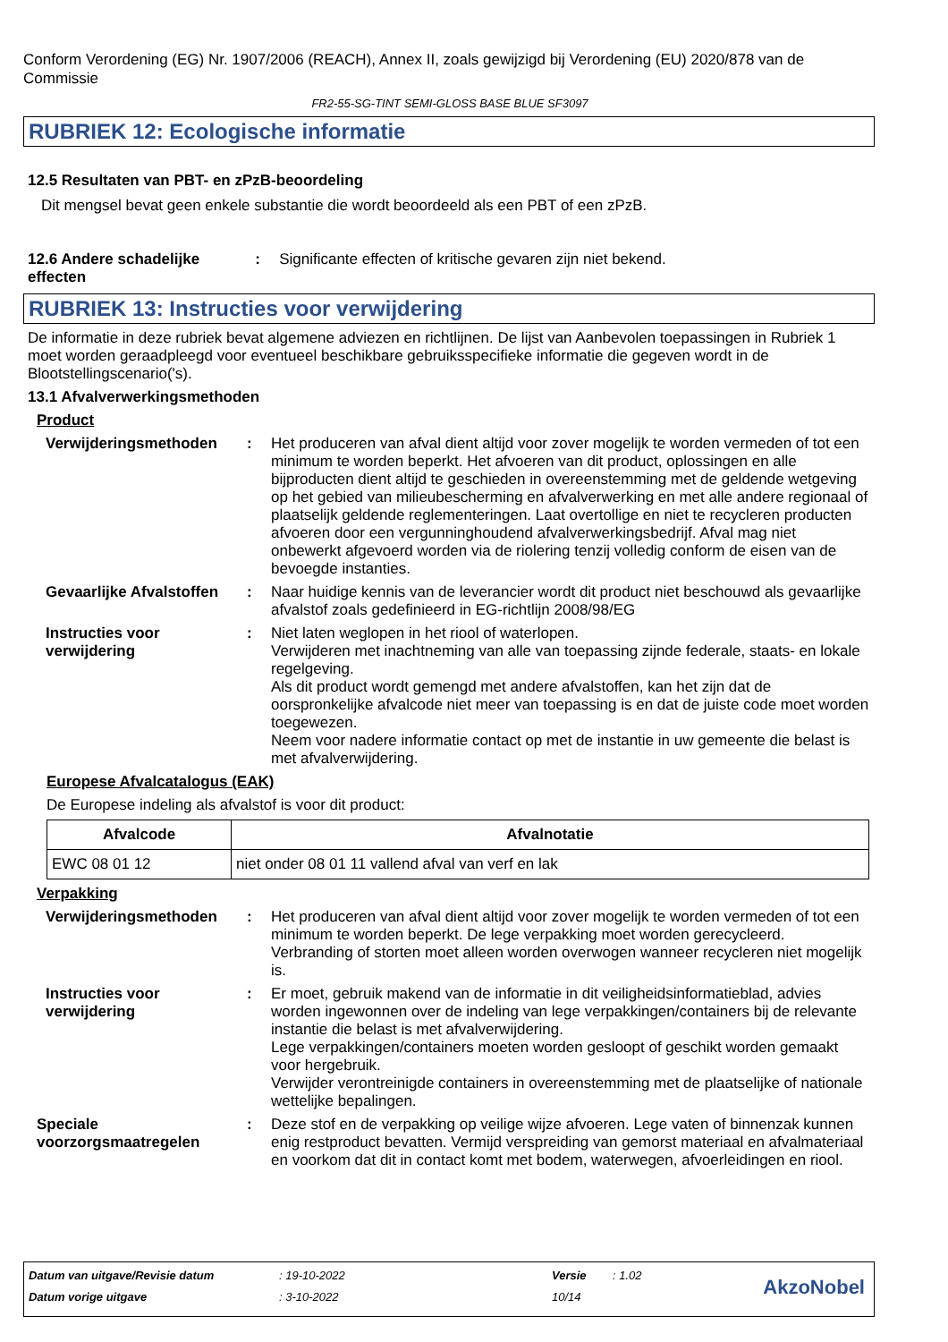Conform Verordening (EG) Nr. 1907/2006 (REACH), Annex II, zoals gewijzigd bij Verordening (EU) 2020/878 van de Commissie
FR2-55-SG-TINT SEMI-GLOSS BASE BLUE SF3097
RUBRIEK 12: Ecologische informatie
12.5 Resultaten van PBT- en zPzB-beoordeling
Dit mengsel bevat geen enkele substantie die wordt beoordeeld als een PBT of een zPzB.
12.6 Andere schadelijke effecten
: Significante effecten of kritische gevaren zijn niet bekend.
RUBRIEK 13: Instructies voor verwijdering
De informatie in deze rubriek bevat algemene adviezen en richtlijnen. De lijst van Aanbevolen toepassingen in Rubriek 1 moet worden geraadpleegd voor eventueel beschikbare gebruiksspecifieke informatie die gegeven wordt in de Blootstellingscenario('s).
13.1 Afvalverwerkingsmethoden
Product
Verwijderingsmethoden : Het produceren van afval dient altijd voor zover mogelijk te worden vermeden of tot een minimum te worden beperkt. Het afvoeren van dit product, oplossingen en alle bijproducten dient altijd te geschieden in overeenstemming met de geldende wetgeving op het gebied van milieubescherming en afvalverwerking en met alle andere regionaal of plaatselijk geldende reglementeringen. Laat overtollige en niet te recycleren producten afvoeren door een vergunninghoudend afvalverwerkingsbedrijf. Afval mag niet onbewerkt afgevoerd worden via de riolering tenzij volledig conform de eisen van de bevoegde instanties.
Gevaarlijke Afvalstoffen
: Naar huidige kennis van de leverancier wordt dit product niet beschouwd als gevaarlijke afvalstof zoals gedefinieerd in EG-richtlijn 2008/98/EG
Instructies voor verwijdering
: Niet laten weglopen in het riool of waterlopen.
Verwijderen met inachtneming van alle van toepassing zijnde federale, staats- en lokale regelgeving.
Als dit product wordt gemengd met andere afvalstoffen, kan het zijn dat de oorspronkelijke afvalcode niet meer van toepassing is en dat de juiste code moet worden toegewezen.
Neem voor nadere informatie contact op met de instantie in uw gemeente die belast is met afvalverwijdering.
Europese Afvalcatalogus (EAK)
De Europese indeling als afvalstof is voor dit product:
| Afvalcode | Afvalnotatie |
| --- | --- |
| EWC 08 01 12 | niet onder 08 01 11 vallend afval van verf en lak |
Verpakking
Verwijderingsmethoden : Het produceren van afval dient altijd voor zover mogelijk te worden vermeden of tot een minimum te worden beperkt. De lege verpakking moet worden gerecycleerd. Verbranding of storten moet alleen worden overwogen wanneer recycleren niet mogelijk is.
Instructies voor verwijdering
: Er moet, gebruik makend van de informatie in dit veiligheidsinformatieblad, advies worden ingewonnen over de indeling van lege verpakkingen/containers bij de relevante instantie die belast is met afvalverwijdering.
Lege verpakkingen/containers moeten worden gesloopt of geschikt worden gemaakt voor hergebruik.
Verwijder verontreinigde containers in overeenstemming met de plaatselijke of nationale wettelijke bepalingen.
Speciale voorzorgsmaatregelen
: Deze stof en de verpakking op veilige wijze afvoeren. Lege vaten of binnenzak kunnen enig restproduct bevatten. Vermijd verspreiding van gemorst materiaal en afvalmateriaal en voorkom dat dit in contact komt met bodem, waterwegen, afvoerleidingen en riool.
Datum van uitgave/Revisie datum: 19-10-2022 Versie: 1.02
Datum vorige uitgave: 3-10-2022 10/14
AkzoNobel